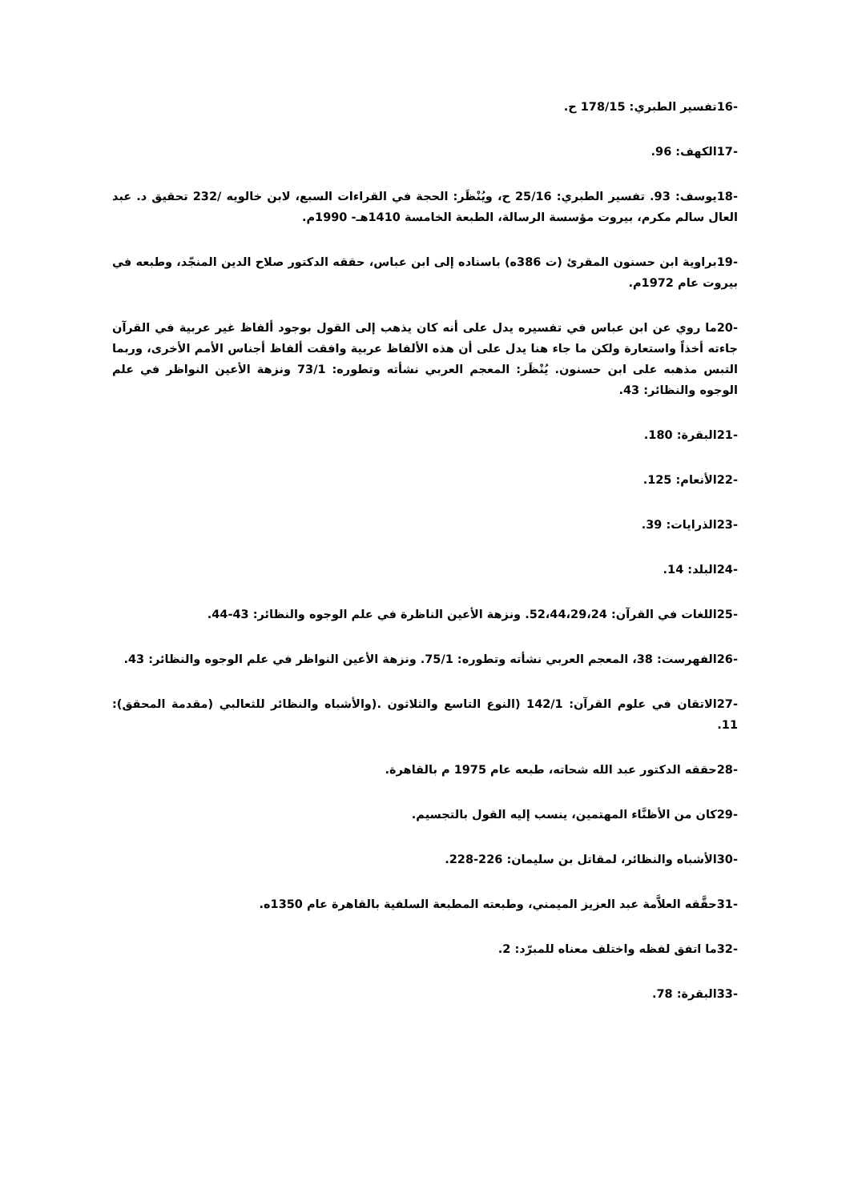-16تفسير الطبري: 178/15 ح.
-17الكهف: 96.
-18يوسف: 93. تفسير الطبري: 25/16 ح، ويُنْظَر: الحجة في القراءات السبع، لابن خالويه /232 تحقيق د. عبد العال سالم مكرم، بيروت مؤسسة الرسالة، الطبعة الخامسة 1410هـ- 1990م.
-19براوية ابن حسنون المقرئ (ت 386ه) باسناده إلى ابن عباس، حققه الدكتور صلاح الدين المنجّد، وطبعه في بيروت عام 1972م.
-20ما روي عن ابن عباس في تفسيره يدل على أنه كان يذهب إلى القول بوجود ألفاظ غير عربية في القرآن جاءته أخذاً واستعارة ولكن ما جاء هنا يدل على أن هذه الألفاظ عربية وافقت ألفاظ أجناس الأمم الأخرى، وربما التبس مذهبه على ابن حسنون. يُنْظَر: المعجم العربي نشأته وتطوره: 73/1 ونزهة الأعين النواظر في علم الوجوه والنظائر: 43.
-21البقرة: 180.
-22الأنعام: 125.
-23الذرايات: 39.
-24البلد: 14.
-25اللغات في القرآن: 52،44،29،24. ونزهة الأعين الناظرة في علم الوجوه والنظائر: 43-44.
-26الفهرست: 38، المعجم العربي نشأته وتطوره: 75/1. ونزهة الأعين النواظر في علم الوجوه والنظائر: 43.
-27الاتقان في علوم القرآن: 142/1 (النوع التاسع والثلاثون .(والأشباه والنظائر للثعالبي (مقدمة المحقق): 11.
-28حققه الدكتور عبد الله شحاته، طبعه عام 1975 م بالقاهرة.
-29كان من الأظنَّاء المهتمين، ينسب إليه القول بالتجسيم.
-30الأشباه والنظائر، لمقاتل بن سليمان: 226-228.
-31حقَّقه العلاَّمة عبد العزيز الميمني، وطبعته المطبعة السلفية بالقاهرة عام 1350ه.
-32ما اتفق لفظه واختلف معناه للمبرّد: 2.
-33البقرة: 78.